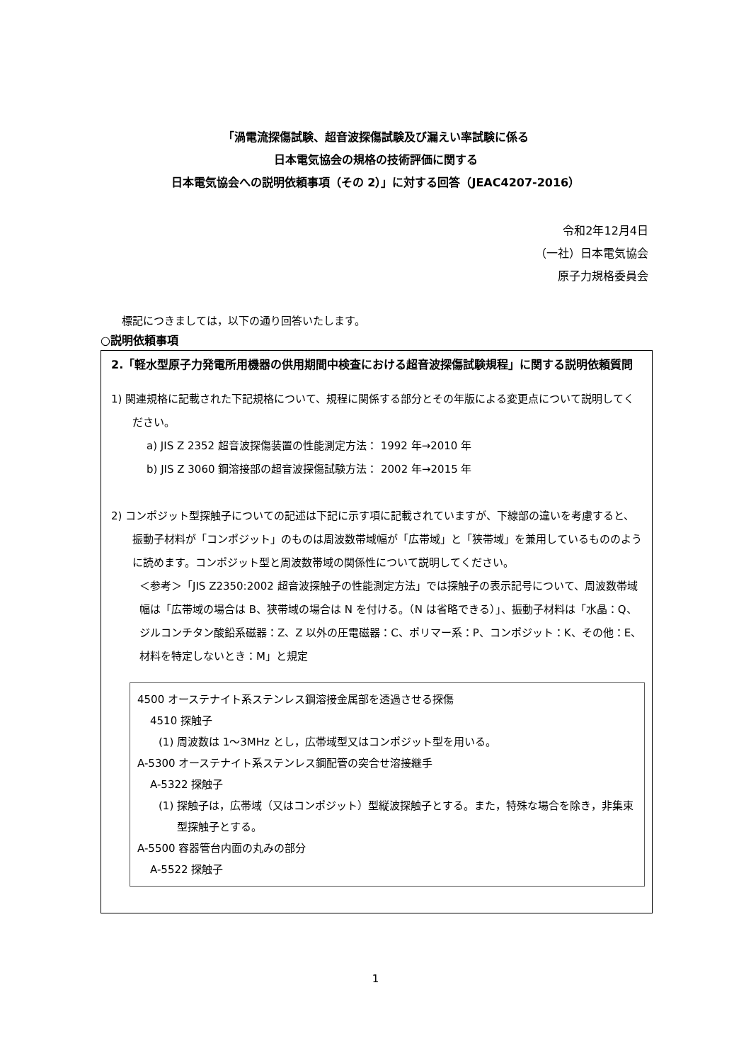「渦電流探傷試験、超音波探傷試験及び漏えい率試験に係る
日本電気協会の規格の技術評価に関する
日本電気協会への説明依頼事項（その 2）」に対する回答（JEAC4207-2016）
令和2年12月4日
（一社）日本電気協会
原子力規格委員会
標記につきましては，以下の通り回答いたします。
○説明依頼事項
2.「軽水型原子力発電所用機器の供用期間中検査における超音波探傷試験規程」に関する説明依頼質問
1) 関連規格に記載された下記規格について、規程に関係する部分とその年版による変更点について説明してください。
a) JIS Z 2352 超音波探傷装置の性能測定方法： 1992 年→2010 年
b) JIS Z 3060 鋼溶接部の超音波探傷試験方法： 2002 年→2015 年
2) コンポジット型探触子についての記述は下記に示す項に記載されていますが、下線部の違いを考慮すると、振動子材料が「コンポジット」のものは周波数帯域幅が「広帯域」と「狭帯域」を兼用しているもののように読めます。コンポジット型と周波数帯域の関係性について説明してください。
＜参考＞「JIS Z2350:2002 超音波探触子の性能測定方法」では探触子の表示記号について、周波数帯域幅は「広帯域の場合は B、狭帯域の場合は N を付ける。（N は省略できる）」、振動子材料は「水晶：Q、ジルコンチタン酸鉛系磁器：Z、Z 以外の圧電磁器：C、ポリマー系：P、コンポジット：K、その他：E、材料を特定しないとき：M」と規定
4500 オーステナイト系ステンレス鋼溶接金属部を透過させる探傷
4510 探触子
(1) 周波数は 1～3MHz とし，広帯域型又はコンポジット型を用いる。
A-5300 オーステナイト系ステンレス鋼配管の突合せ溶接継手
A-5322 探触子
(1) 探触子は，広帯域（又はコンポジット）型縦波探触子とする。また，特殊な場合を除き，非集束型探触子とする。
A-5500 容器管台内面の丸みの部分
A-5522 探触子
1